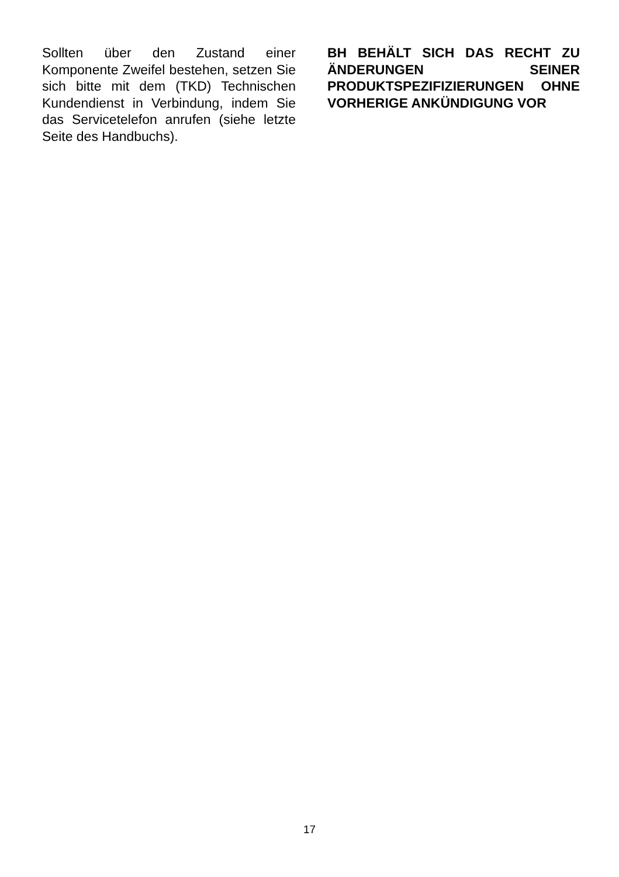Sollten über den Zustand einer Komponente Zweifel bestehen, setzen Sie sich bitte mit dem (TKD) Technischen Kundendienst in Verbindung, indem Sie das Servicetelefon anrufen (siehe letzte Seite des Handbuchs).
BH BEHÄLT SICH DAS RECHT ZU ÄNDERUNGEN SEINER PRODUKTSPEZIFIZIERUNGEN OHNE VORHERIGE ANKÜNDIGUNG VOR
17